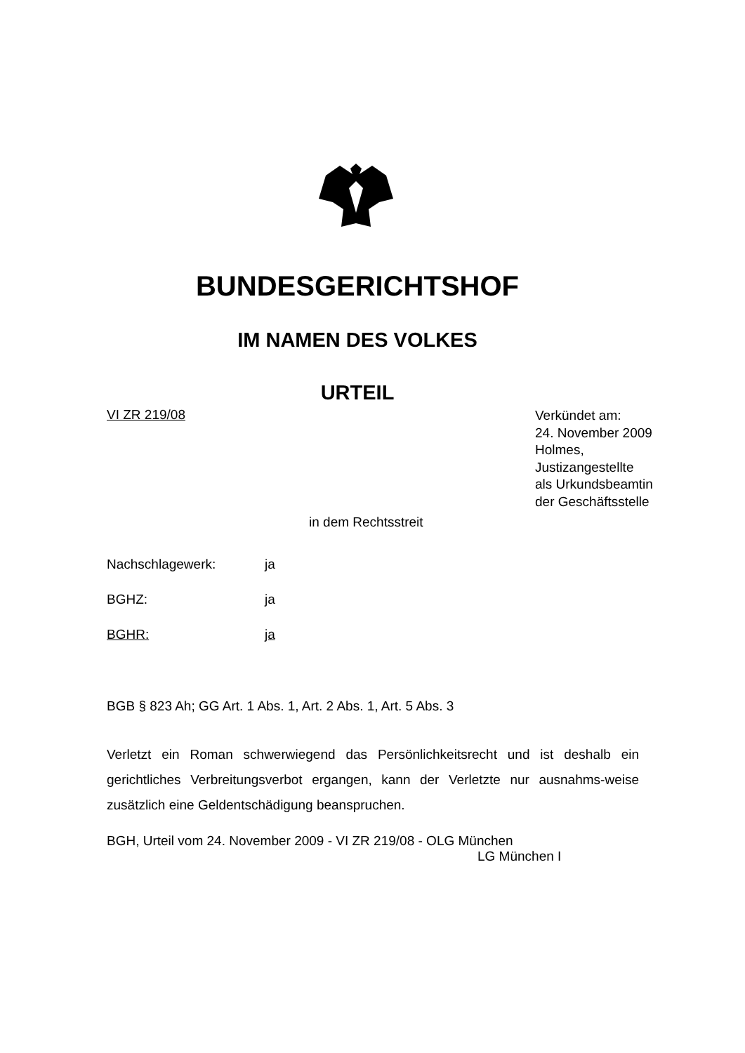BUNDESGERICHTSHOF
IM NAMEN DES VOLKES
URTEIL
VI ZR 219/08
Verkündet am:
24. November 2009
Holmes,
Justizangestellte
als Urkundsbeamtin
der Geschäftsstelle
in dem Rechtsstreit
Nachschlagewerk: ja
BGHZ: ja
BGHR: ja
BGB § 823 Ah; GG Art. 1 Abs. 1, Art. 2 Abs. 1, Art. 5 Abs. 3
Verletzt ein Roman schwerwiegend das Persönlichkeitsrecht und ist deshalb ein gerichtliches Verbreitungsverbot ergangen, kann der Verletzte nur ausnahms-weise zusätzlich eine Geldentschädigung beanspruchen.
BGH, Urteil vom 24. November 2009 - VI ZR 219/08 - OLG München
LG München I